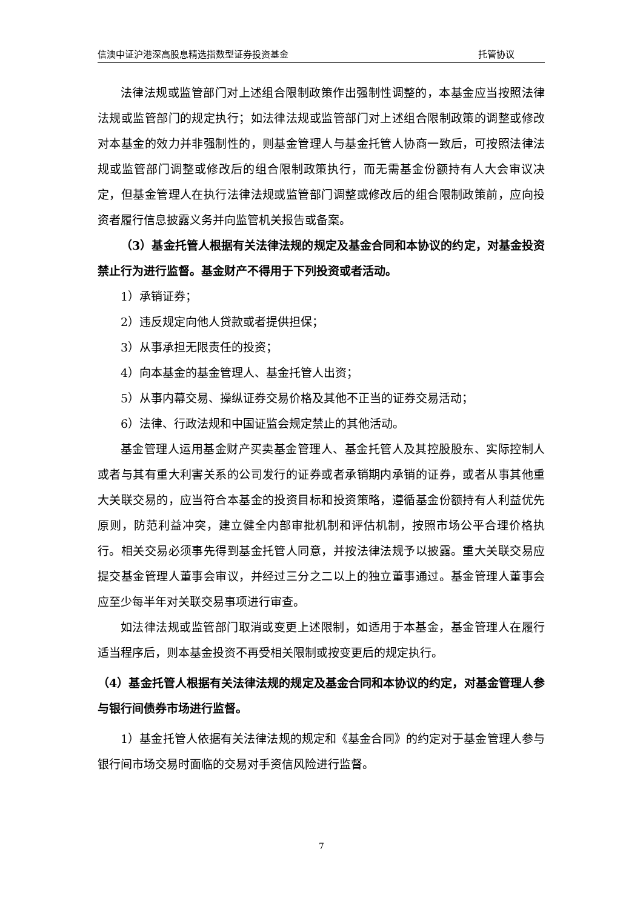信澳中证沪港深高股息精选指数型证券投资基金 托管协议
法律法规或监管部门对上述组合限制政策作出强制性调整的，本基金应当按照法律法规或监管部门的规定执行；如法律法规或监管部门对上述组合限制政策的调整或修改对本基金的效力并非强制性的，则基金管理人与基金托管人协商一致后，可按照法律法规或监管部门调整或修改后的组合限制政策执行，而无需基金份额持有人大会审议决定，但基金管理人在执行法律法规或监管部门调整或修改后的组合限制政策前，应向投资者履行信息披露义务并向监管机关报告或备案。
（3）基金托管人根据有关法律法规的规定及基金合同和本协议的约定，对基金投资禁止行为进行监督。基金财产不得用于下列投资或者活动。
1）承销证券；
2）违反规定向他人贷款或者提供担保；
3）从事承担无限责任的投资；
4）向本基金的基金管理人、基金托管人出资；
5）从事内幕交易、操纵证券交易价格及其他不正当的证券交易活动；
6）法律、行政法规和中国证监会规定禁止的其他活动。
基金管理人运用基金财产买卖基金管理人、基金托管人及其控股股东、实际控制人或者与其有重大利害关系的公司发行的证券或者承销期内承销的证券，或者从事其他重大关联交易的，应当符合本基金的投资目标和投资策略，遵循基金份额持有人利益优先原则，防范利益冲突，建立健全内部审批机制和评估机制，按照市场公平合理价格执行。相关交易必须事先得到基金托管人同意，并按法律法规予以披露。重大关联交易应提交基金管理人董事会审议，并经过三分之二以上的独立董事通过。基金管理人董事会应至少每半年对关联交易事项进行审查。
如法律法规或监管部门取消或变更上述限制，如适用于本基金，基金管理人在履行适当程序后，则本基金投资不再受相关限制或按变更后的规定执行。
（4）基金托管人根据有关法律法规的规定及基金合同和本协议的约定，对基金管理人参与银行间债券市场进行监督。
1）基金托管人依据有关法律法规的规定和《基金合同》的约定对于基金管理人参与银行间市场交易时面临的交易对手资信风险进行监督。
7